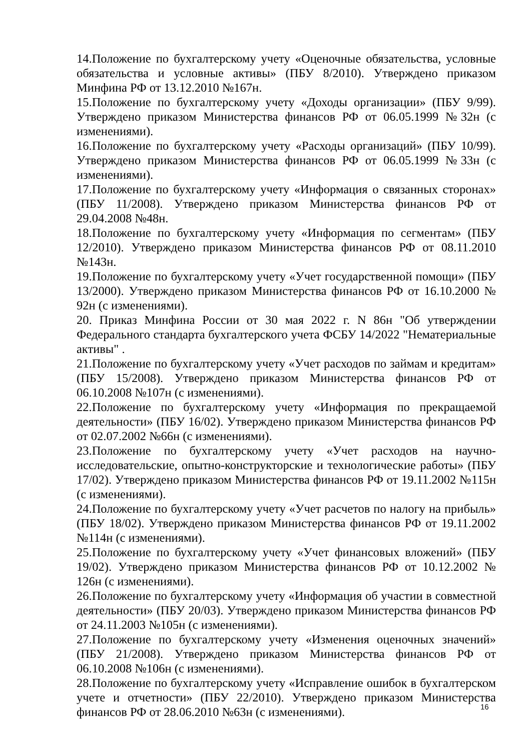14.Положение по бухгалтерскому учету «Оценочные обязательства, условные обязательства и условные активы» (ПБУ 8/2010). Утверждено приказом Минфина РФ от 13.12.2010 №167н.
15.Положение по бухгалтерскому учету «Доходы организации» (ПБУ 9/99). Утверждено приказом Министерства финансов РФ от 06.05.1999 №32н (с изменениями).
16.Положение по бухгалтерскому учету «Расходы организаций» (ПБУ 10/99). Утверждено приказом Министерства финансов РФ от 06.05.1999 №33н (с изменениями).
17.Положение по бухгалтерскому учету «Информация о связанных сторонах» (ПБУ 11/2008). Утверждено приказом Министерства финансов РФ от 29.04.2008 №48н.
18.Положение по бухгалтерскому учету «Информация по сегментам» (ПБУ 12/2010). Утверждено приказом Министерства финансов РФ от 08.11.2010 №143н.
19.Положение по бухгалтерскому учету «Учет государственной помощи» (ПБУ 13/2000). Утверждено приказом Министерства финансов РФ от 16.10.2000 № 92н (с изменениями).
20. Приказ Минфина России от 30 мая 2022 г. N 86н "Об утверждении Федерального стандарта бухгалтерского учета ФСБУ 14/2022 "Нематериальные активы" .
21.Положение по бухгалтерскому учету «Учет расходов по займам и кредитам» (ПБУ 15/2008). Утверждено приказом Министерства финансов РФ от 06.10.2008 №107н (с изменениями).
22.Положение по бухгалтерскому учету «Информация по прекращаемой деятельности» (ПБУ 16/02). Утверждено приказом Министерства финансов РФ от 02.07.2002 №66н (с изменениями).
23.Положение по бухгалтерскому учету «Учет расходов на научно-исследовательские, опытно-конструкторские и технологические работы» (ПБУ 17/02). Утверждено приказом Министерства финансов РФ от 19.11.2002 №115н (с изменениями).
24.Положение по бухгалтерскому учету «Учет расчетов по налогу на прибыль» (ПБУ 18/02). Утверждено приказом Министерства финансов РФ от 19.11.2002 №114н (с изменениями).
25.Положение по бухгалтерскому учету «Учет финансовых вложений» (ПБУ 19/02). Утверждено приказом Министерства финансов РФ от 10.12.2002 № 126н (с изменениями).
26.Положение по бухгалтерскому учету «Информация об участии в совместной деятельности» (ПБУ 20/03). Утверждено приказом Министерства финансов РФ от 24.11.2003 №105н (с изменениями).
27.Положение по бухгалтерскому учету «Изменения оценочных значений» (ПБУ 21/2008). Утверждено приказом Министерства финансов РФ от 06.10.2008 №106н (с изменениями).
28.Положение по бухгалтерскому учету «Исправление ошибок в бухгалтерском учете и отчетности» (ПБУ 22/2010). Утверждено приказом Министерства финансов РФ от 28.06.2010 №63н (с изменениями).
16